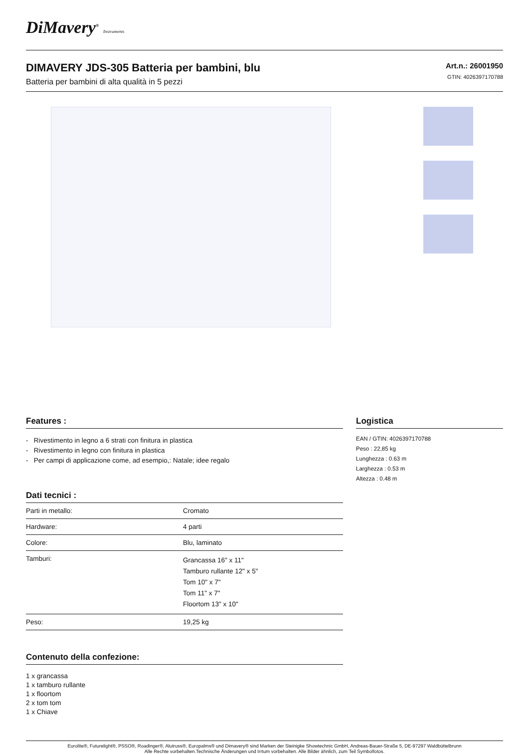DiMavery<sup>®</sup> Instruments
DIMAVERY JDS-305 Batteria per bambini, blu
Batteria per bambini di alta qualità in 5 pezzi
Art.n.: 26001950
GTIN: 4026397170788
Features :
- Rivestimento in legno a 6 strati con finitura in plastica
- Rivestimento in legno con finitura in plastica
- Per campi di applicazione come, ad esempio,: Natale; idee regalo
Dati tecnici :
| Parti in metallo: | Cromato |
| Hardware: | 4 parti |
| Colore: | Blu, laminato |
| Tamburi: | Grancassa 16" x 11" Tamburo rullante 12" x 5" Tom 10" x 7" Tom 11" x 7" Floortom 13" x 10" |
| Peso: | 19,25 kg |
Contenuto della confezione:
1 x grancassa
1 x tamburo rullante
1 x floortom
2 x tom tom
1 x Chiave
Logistica
EAN / GTIN: 4026397170788
Peso : 22,85 kg
Lunghezza : 0.63 m
Larghezza : 0.53 m
Altezza : 0.48 m
Eurolite®, Futurelight®, PSSO®, Roadinger®, Alutruss®, Europalms® und Dimavery® sind Marken der Steinigke Showtechnic GmbH, Andreas-Bauer-Straße 5, DE-97297 Waldbüttelbrunn
Alle Rechte vorbehalten.Technische Änderungen und Irrtum vorbehalten. Alle Bilder ähnlich, zum Teil Symbolfotos.